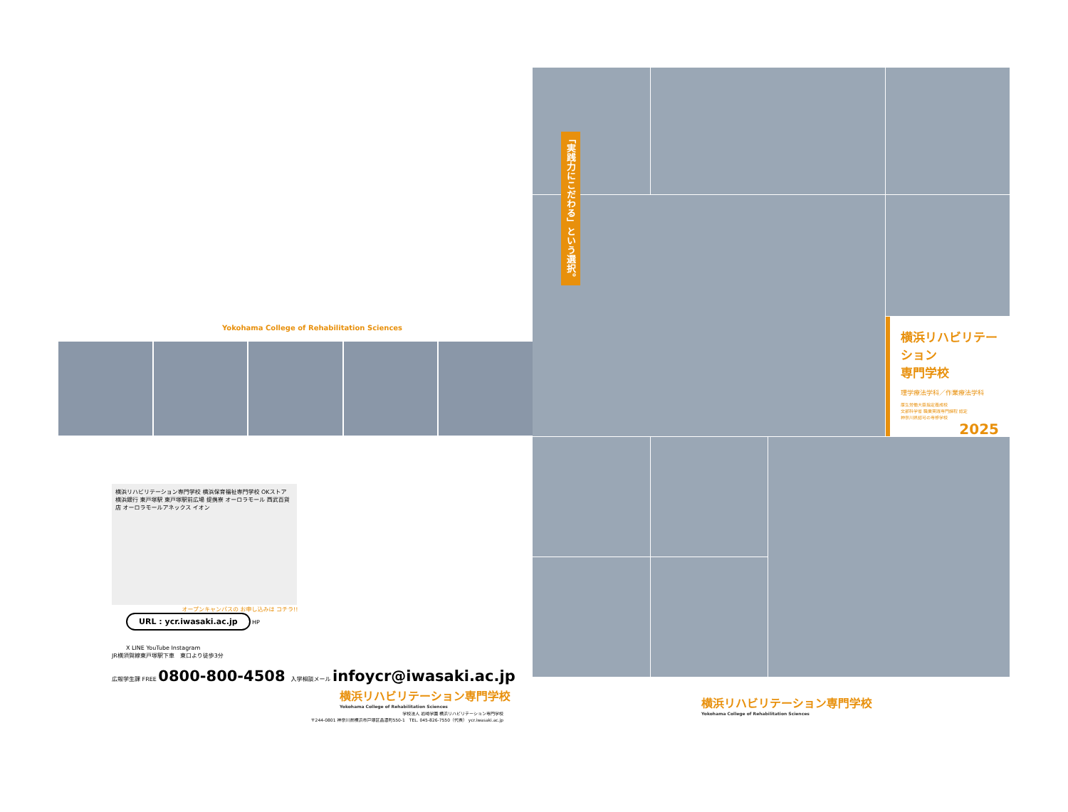Yokohama College of Rehabilitation Sciences
横浜リハビリテーション専門学校 横浜保育福祉専門学校 OKストア 横浜銀行 東戸塚駅 東戸塚駅前広場 提携寮 オーロラモール 西武百貨店 オーロラモールアネックス イオン
オープンキャンパスの お申し込みは コチラ!!
URL : ycr.iwasaki.ac.jp
HP
X LINE YouTube Instagram
JR横須賀線東戸塚駅下車　東口より徒歩3分
広報学生課 FREE 0800-800-4508　入学相談メール infoycr@iwasaki.ac.jp
横浜リハビリテーション専門学校
Yokohama College of Rehabilitation Sciences
学校法人 岩崎学園 横浜リハビリテーション専門学校
〒244-0801 神奈川県横浜市戸塚区品濃町550-1　TEL. 045-826-7550（代表） ycr.iwasaki.ac.jp
横浜リハビリテーション
専門学校
理学療法学科／作業療法学科
厚生労働大臣指定養成校
文部科学省 職業実践専門課程 認定
神奈川県認可の専修学校
2025
「実践力にこだわる」という選択。
横浜リハビリテーション専門学校
Yokohama College of Rehabilitation Sciences